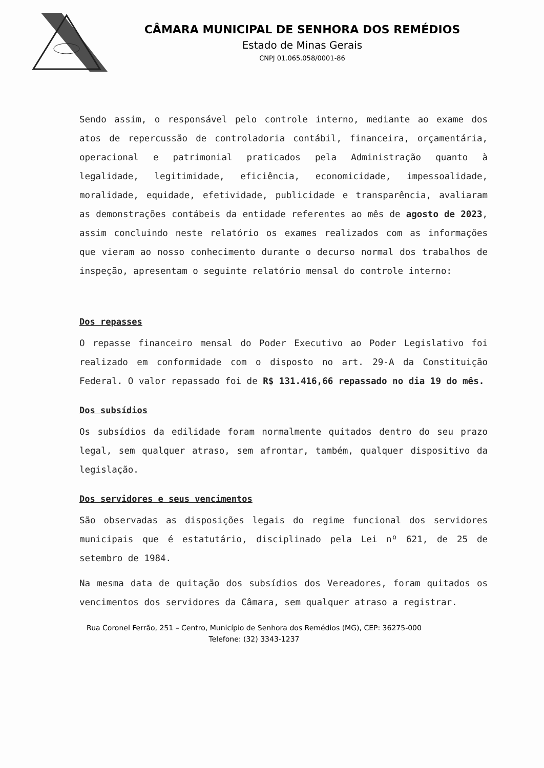CÂMARA MUNICIPAL DE SENHORA DOS REMÉDIOS
Estado de Minas Gerais
CNPJ 01.065.058/0001-86
Sendo assim, o responsável pelo controle interno, mediante ao exame dos atos de repercussão de controladoria contábil, financeira, orçamentária, operacional e patrimonial praticados pela Administração quanto à legalidade, legitimidade, eficiência, economicidade, impessoalidade, moralidade, equidade, efetividade, publicidade e transparência, avaliaram as demonstrações contábeis da entidade referentes ao mês de agosto de 2023, assim concluindo neste relatório os exames realizados com as informações que vieram ao nosso conhecimento durante o decurso normal dos trabalhos de inspeção, apresentam o seguinte relatório mensal do controle interno:
Dos repasses
O repasse financeiro mensal do Poder Executivo ao Poder Legislativo foi realizado em conformidade com o disposto no art. 29-A da Constituição Federal. O valor repassado foi de R$ 131.416,66 repassado no dia 19 do mês.
Dos subsídios
Os subsídios da edilidade foram normalmente quitados dentro do seu prazo legal, sem qualquer atraso, sem afrontar, também, qualquer dispositivo da legislação.
Dos servidores e seus vencimentos
São observadas as disposições legais do regime funcional dos servidores municipais que é estatutário, disciplinado pela Lei nº 621, de 25 de setembro de 1984.
Na mesma data de quitação dos subsídios dos Vereadores, foram quitados os vencimentos dos servidores da Câmara, sem qualquer atraso a registrar.
Rua Coronel Ferrão, 251 – Centro, Município de Senhora dos Remédios (MG), CEP: 36275-000
Telefone: (32) 3343-1237